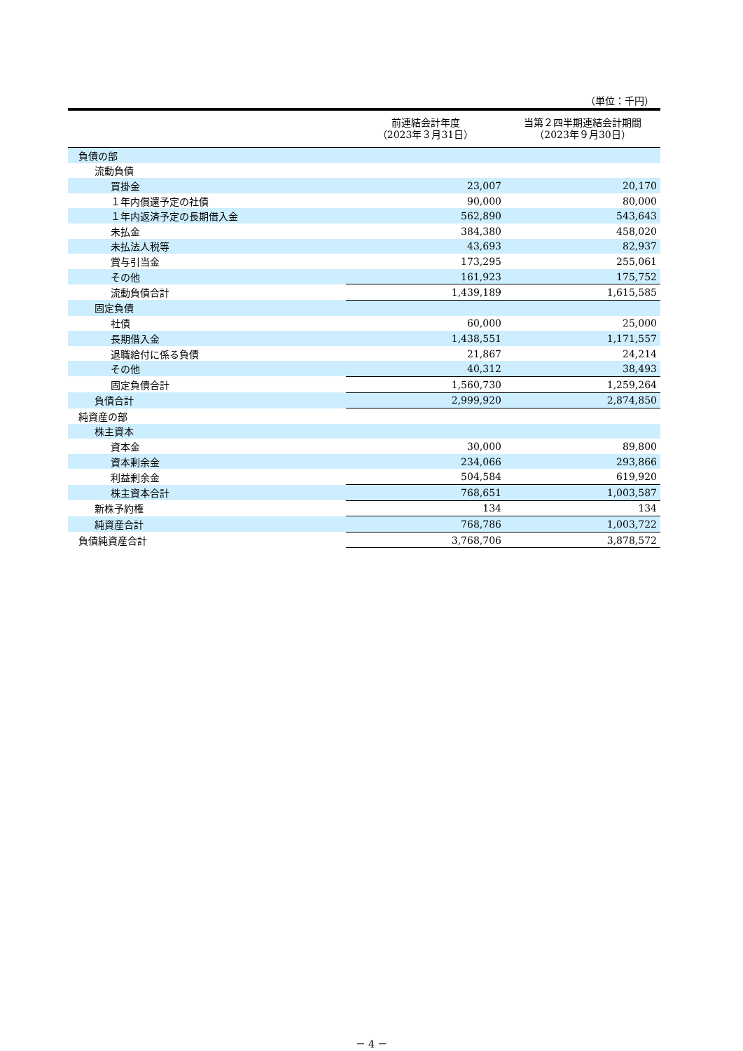（単位：千円）
| | 前連結会計年度 （2023年３月31日） | 当第２四半期連結会計期間 （2023年９月30日） |
| --- | --- | --- |
| 負債の部 | | |
| 流動負債 | | |
| 買掛金 | 23,007 | 20,170 |
| １年内償還予定の社債 | 90,000 | 80,000 |
| １年内返済予定の長期借入金 | 562,890 | 543,643 |
| 未払金 | 384,380 | 458,020 |
| 未払法人税等 | 43,693 | 82,937 |
| 賞与引当金 | 173,295 | 255,061 |
| その他 | 161,923 | 175,752 |
| 流動負債合計 | 1,439,189 | 1,615,585 |
| 固定負債 | | |
| 社債 | 60,000 | 25,000 |
| 長期借入金 | 1,438,551 | 1,171,557 |
| 退職給付に係る負債 | 21,867 | 24,214 |
| その他 | 40,312 | 38,493 |
| 固定負債合計 | 1,560,730 | 1,259,264 |
| 負債合計 | 2,999,920 | 2,874,850 |
| 純資産の部 | | |
| 株主資本 | | |
| 資本金 | 30,000 | 89,800 |
| 資本剰余金 | 234,066 | 293,866 |
| 利益剰余金 | 504,584 | 619,920 |
| 株主資本合計 | 768,651 | 1,003,587 |
| 新株予約権 | 134 | 134 |
| 純資産合計 | 768,786 | 1,003,722 |
| 負債純資産合計 | 3,768,706 | 3,878,572 |
－ 4 －